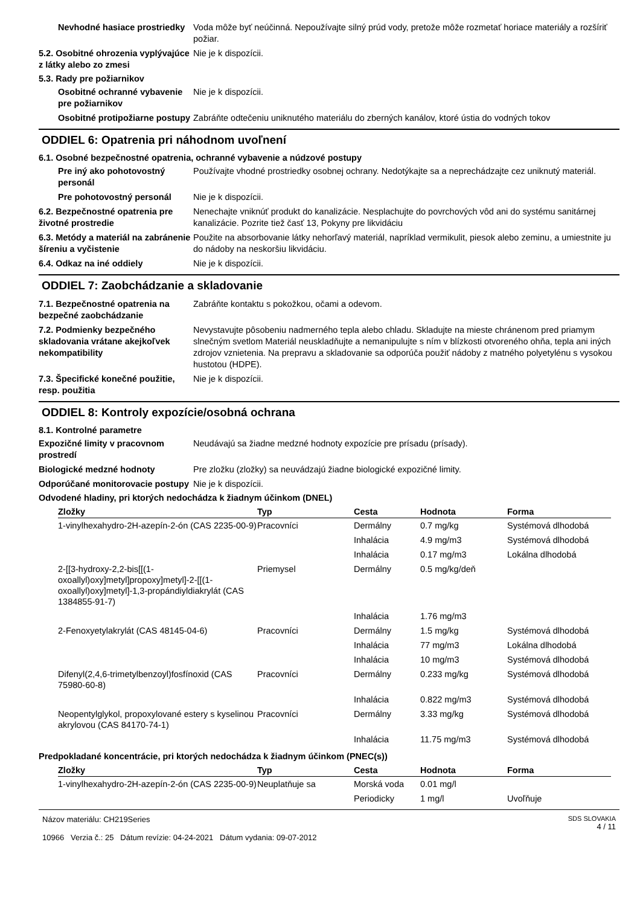Nevhodné hasiace prostriedky
Voda môže byť neúčinná. Nepoužívajte silný prúd vody, pretože môže rozmetať horiace materiály a rozšíriť požiar.
5.2. Osobitné ohrozenia vyplývajúce z látky alebo zo zmesi
Nie je k dispozícii.
5.3. Rady pre požiarnikov
Osobitné ochranné vybavenie pre požiarnikov
Nie je k dispozícii.
Osobitné protipožiarne postupy
Zabráňte odtečeniu uniknutého materiálu do zberných kanálov, ktoré ústia do vodných tokov
ODDIEL 6: Opatrenia pri náhodnom uvoľnení
6.1. Osobné bezpečnostné opatrenia, ochranné vybavenie a núdzové postupy
Pre iný ako pohotovostný personál
Používajte vhodné prostriedky osobnej ochrany. Nedotýkajte sa a neprechádzajte cez uniknutý materiál.
Pre pohotovostný personál Nie je k dispozícii.
6.2. Bezpečnostné opatrenia pre životné prostredie
Nenechajte vniknúť produkt do kanalizácie. Nesplachujte do povrchových vôd ani do systému sanitárnej kanalizácie. Pozrite tiež časť 13, Pokyny pre likvidáciu
6.3. Metódy a materiál na zabránenie šíreniu a vyčistenie
Použite na absorbovanie látky nehorľavý materiál, napríklad vermikulit, piesok alebo zeminu, a umiestnite ju do nádoby na neskoršiu likvidáciu.
6.4. Odkaz na iné oddiely Nie je k dispozícii.
ODDIEL 7: Zaobchádzanie a skladovanie
7.1. Bezpečnostné opatrenia na bezpečné zaobchádzanie
Zabráňte kontaktu s pokožkou, očami a odevom.
7.2. Podmienky bezpečného skladovania vrátane akejkoľvek nekompatibility
Nevystavujte pôsobeniu nadmerného tepla alebo chladu. Skladujte na mieste chránenom pred priamym slnečným svetlom Materiál neuskladňujte a nemanipulujte s ním v blízkosti otvoreného ohňa, tepla ani iných zdrojov vznietenia. Na prepravu a skladovanie sa odporúča použiť nádoby z matného polyetylénu s vysokou hustotou (HDPE).
7.3. Špecifické konečné použitie, resp. použitia
Nie je k dispozícii.
ODDIEL 8: Kontroly expozície/osobná ochrana
8.1. Kontrolné parametre
Expozičné limity v pracovnom prostredí
Neudávajú sa žiadne medzné hodnoty expozície pre prísadu (prísady).
Biologické medzné hodnoty Pre zložku (zložky) sa neuvádzajú žiadne biologické expozičné limity.
Odporúčané monitorovacie postupy
Nie je k dispozícii.
Odvodené hladiny, pri ktorých nedochádza k žiadnym účinkom (DNEL)
| Zložky | Typ | Cesta | Hodnota | Forma |
| --- | --- | --- | --- | --- |
| 1-vinylhexahydro-2H-azepín-2-ón (CAS 2235-00-9) | Pracovníci | Dermálny | 0.7 mg/kg | Systémová dlhodobá |
| | | Inhalácia | 4.9 mg/m3 | Systémová dlhodobá |
| | | Inhalácia | 0.17 mg/m3 | Lokálna dlhodobá |
| 2-[[3-hydroxy-2,2-bis[[(1-oxoallyl)oxy]metyl]propoxy]metyl]-2-[[(1-oxoallyl)oxy]metyl]-1,3-propándiyldiakrylát (CAS 1384855-91-7) | Priemysel | Dermálny | 0.5 mg/kg/deň | |
| | | Inhalácia | 1.76 mg/m3 | |
| 2-Fenoxyetylakrylát (CAS 48145-04-6) | Pracovníci | Dermálny | 1.5 mg/kg | Systémová dlhodobá |
| | | Inhalácia | 77 mg/m3 | Lokálna dlhodobá |
| | | Inhalácia | 10 mg/m3 | Systémová dlhodobá |
| Difenyl(2,4,6-trimetylbenzoyl)fosfínoxid (CAS 75980-60-8) | Pracovníci | Dermálny | 0.233 mg/kg | Systémová dlhodobá |
| | | Inhalácia | 0.822 mg/m3 | Systémová dlhodobá |
| Neopentylglykol, propoxylované estery s kyselinou akrylovou (CAS 84170-74-1) | Pracovníci | Dermálny | 3.33 mg/kg | Systémová dlhodobá |
| | | Inhalácia | 11.75 mg/m3 | Systémová dlhodobá |
Predpokladané koncentrácie, pri ktorých nedochádza k žiadnym účinkom (PNEC(s))
| Zložky | Typ | Cesta | Hodnota | Forma |
| --- | --- | --- | --- | --- |
| 1-vinylhexahydro-2H-azepín-2-ón (CAS 2235-00-9) | Neuplatňuje sa | Morská voda | 0.01 mg/l | |
| | | Periodicky | 1 mg/l | Uvoľňuje |
Názov materiálu: CH219Series
10966 Verzia č.: 25 Dátum revízie: 04-24-2021 Dátum vydania: 09-07-2012
SDS SLOVAKIA
4 / 11